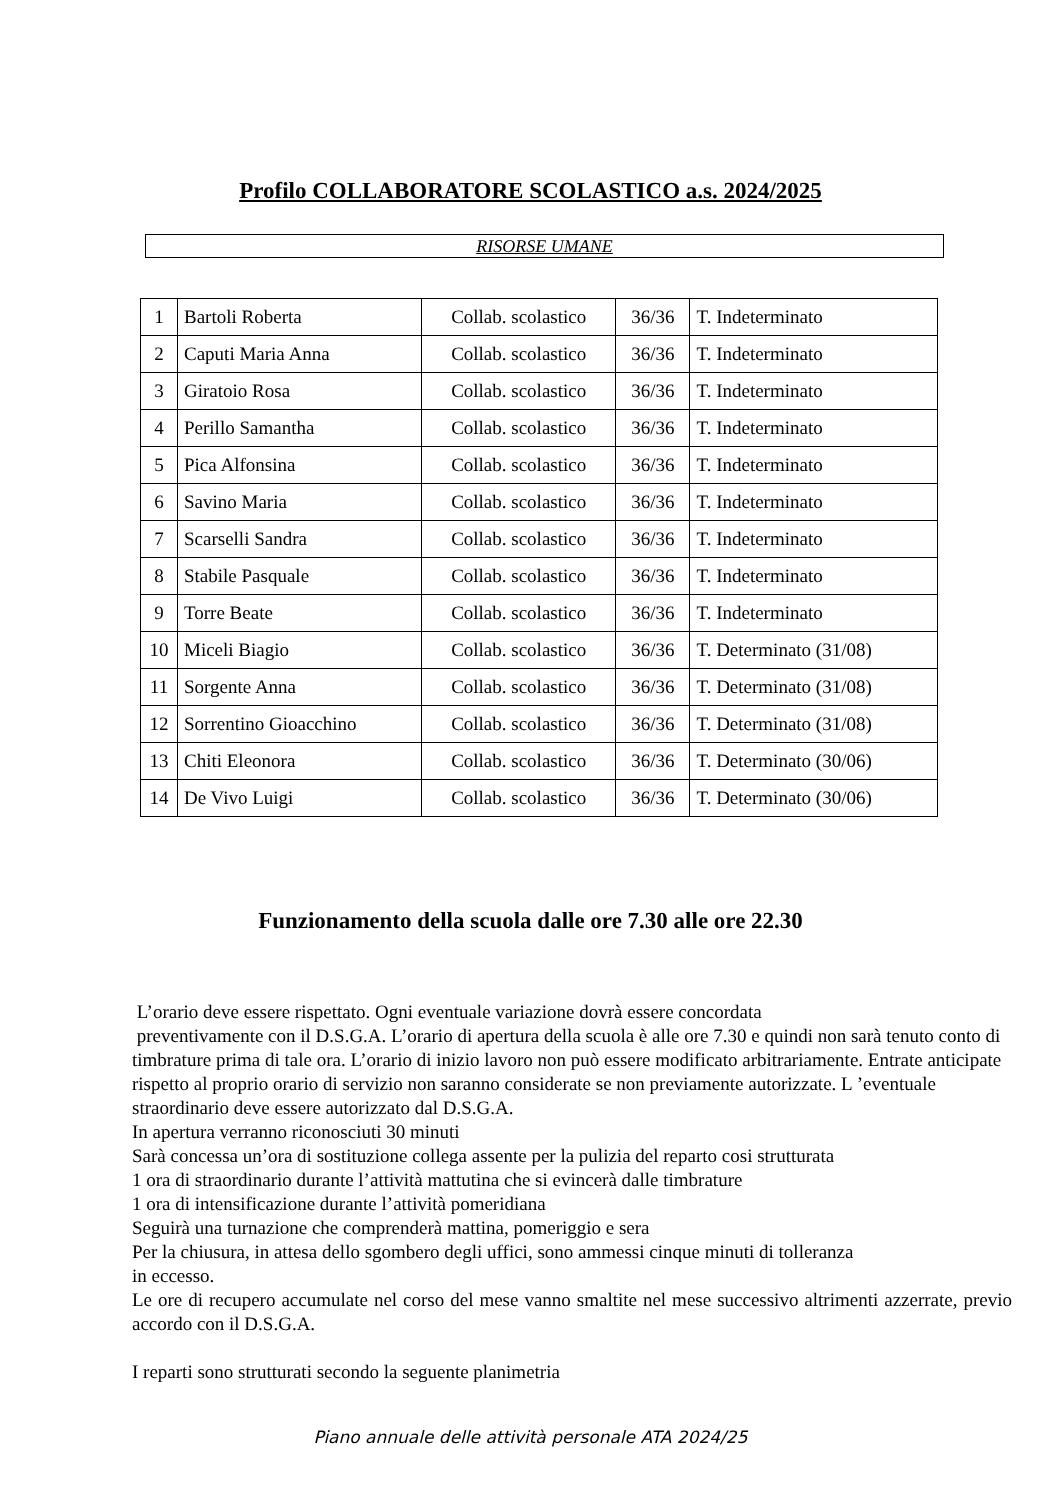Profilo COLLABORATORE SCOLASTICO a.s. 2024/2025
RISORSE UMANE
| 1 | Bartoli Roberta | Collab. scolastico | 36/36 | T. Indeterminato |
| 2 | Caputi Maria Anna | Collab. scolastico | 36/36 | T. Indeterminato |
| 3 | Giratoio Rosa | Collab. scolastico | 36/36 | T. Indeterminato |
| 4 | Perillo Samantha | Collab. scolastico | 36/36 | T. Indeterminato |
| 5 | Pica Alfonsina | Collab. scolastico | 36/36 | T. Indeterminato |
| 6 | Savino Maria | Collab. scolastico | 36/36 | T. Indeterminato |
| 7 | Scarselli Sandra | Collab. scolastico | 36/36 | T. Indeterminato |
| 8 | Stabile Pasquale | Collab. scolastico | 36/36 | T. Indeterminato |
| 9 | Torre Beate | Collab. scolastico | 36/36 | T. Indeterminato |
| 10 | Miceli Biagio | Collab. scolastico | 36/36 | T. Determinato (31/08) |
| 11 | Sorgente Anna | Collab. scolastico | 36/36 | T. Determinato (31/08) |
| 12 | Sorrentino Gioacchino | Collab. scolastico | 36/36 | T. Determinato (31/08) |
| 13 | Chiti Eleonora | Collab. scolastico | 36/36 | T. Determinato (30/06) |
| 14 | De Vivo Luigi | Collab. scolastico | 36/36 | T. Determinato (30/06) |
Funzionamento della scuola dalle ore 7.30 alle ore 22.30
L’orario deve essere rispettato. Ogni eventuale variazione dovrà essere concordata
preventivamente con il D.S.G.A. L’orario di apertura della scuola è alle ore 7.30 e quindi non sarà tenuto conto di timbrature prima di tale ora. L’orario di inizio lavoro non può essere modificato arbitrariamente. Entrate anticipate rispetto al proprio orario di servizio non saranno considerate se non previamente autorizzate. L ’eventuale straordinario deve essere autorizzato dal D.S.G.A.
In apertura verranno riconosciuti 30 minuti
Sarà concessa un’ora di sostituzione collega assente per la pulizia del reparto cosi strutturata
1 ora di straordinario durante l’attività mattutina che si evincerà dalle timbrature
1 ora di intensificazione durante l’attività pomeridiana
Seguirà una turnazione che comprenderà mattina, pomeriggio e sera
Per la chiusura, in attesa dello sgombero degli uffici, sono ammessi cinque minuti di tolleranza
in eccesso.
Le ore di recupero accumulate nel corso del mese vanno smaltite nel mese successivo altrimenti azzerrate, previo accordo con il D.S.G.A.
I reparti sono strutturati secondo la seguente planimetria
Piano annuale delle attività personale ATA 2024/25